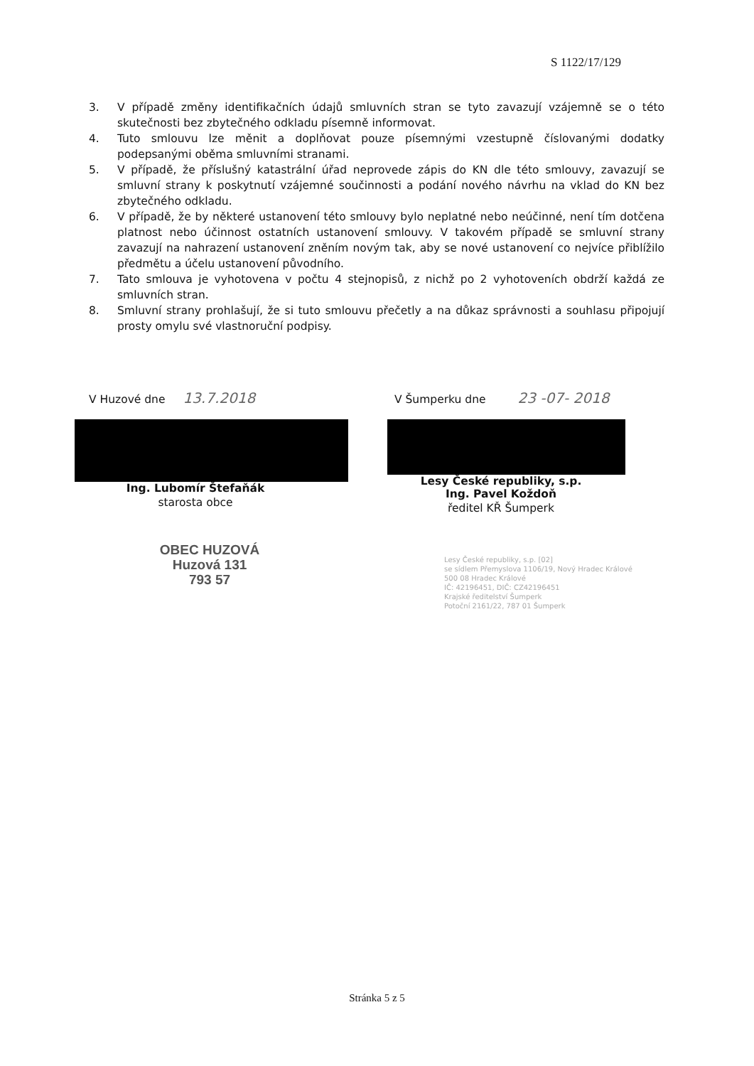S 1122/17/129
3. V případě změny identifikačních údajů smluvních stran se tyto zavazují vzájemně se o této skutečnosti bez zbytečného odkladu písemně informovat.
4. Tuto smlouvu lze měnit a doplňovat pouze písemnými vzestupně číslovanými dodatky podepsanými oběma smluvními stranami.
5. V případě, že příslušný katastrální úřad neprovede zápis do KN dle této smlouvy, zavazují se smluvní strany k poskytnutí vzájemné součinnosti a podání nového návrhu na vklad do KN bez zbytečného odkladu.
6. V případě, že by některé ustanovení této smlouvy bylo neplatné nebo neúčinné, není tím dotčena platnost nebo účinnost ostatních ustanovení smlouvy. V takovém případě se smluvní strany zavazují na nahrazení ustanovení zněním novým tak, aby se nové ustanovení co nejvíce přiblížilo předmětu a účelu ustanovení původního.
7. Tato smlouva je vyhotovena v počtu 4 stejnopisů, z nichž po 2 vyhotoveních obdrží každá ze smluvních stran.
8. Smluvní strany prohlašují, že si tuto smlouvu přečetly a na důkaz správnosti a souhlasu připojují prosty omylu své vlastnoruční podpisy.
V Huzové dne 13.7.2018
Ing. Lubomír Štefaňák
starosta obce
OBEC HUZOVÁ
Huzová 131
793 57
V Šumperku dne 23 -07- 2018
Lesy České republiky, s.p.
Ing. Pavel Koždoň
ředitel KŘ Šumperk
Lesy České republiky, s.p. [02]
se sídlem Přemyslova 1106/19, Nový Hradec Králové
500 08 Hradec Králové
IČ: 42196451, DIČ: CZ42196451
Krajské ředitelství Šumperk
Potoční 2161/22, 787 01 Šumperk
Stránka 5 z 5